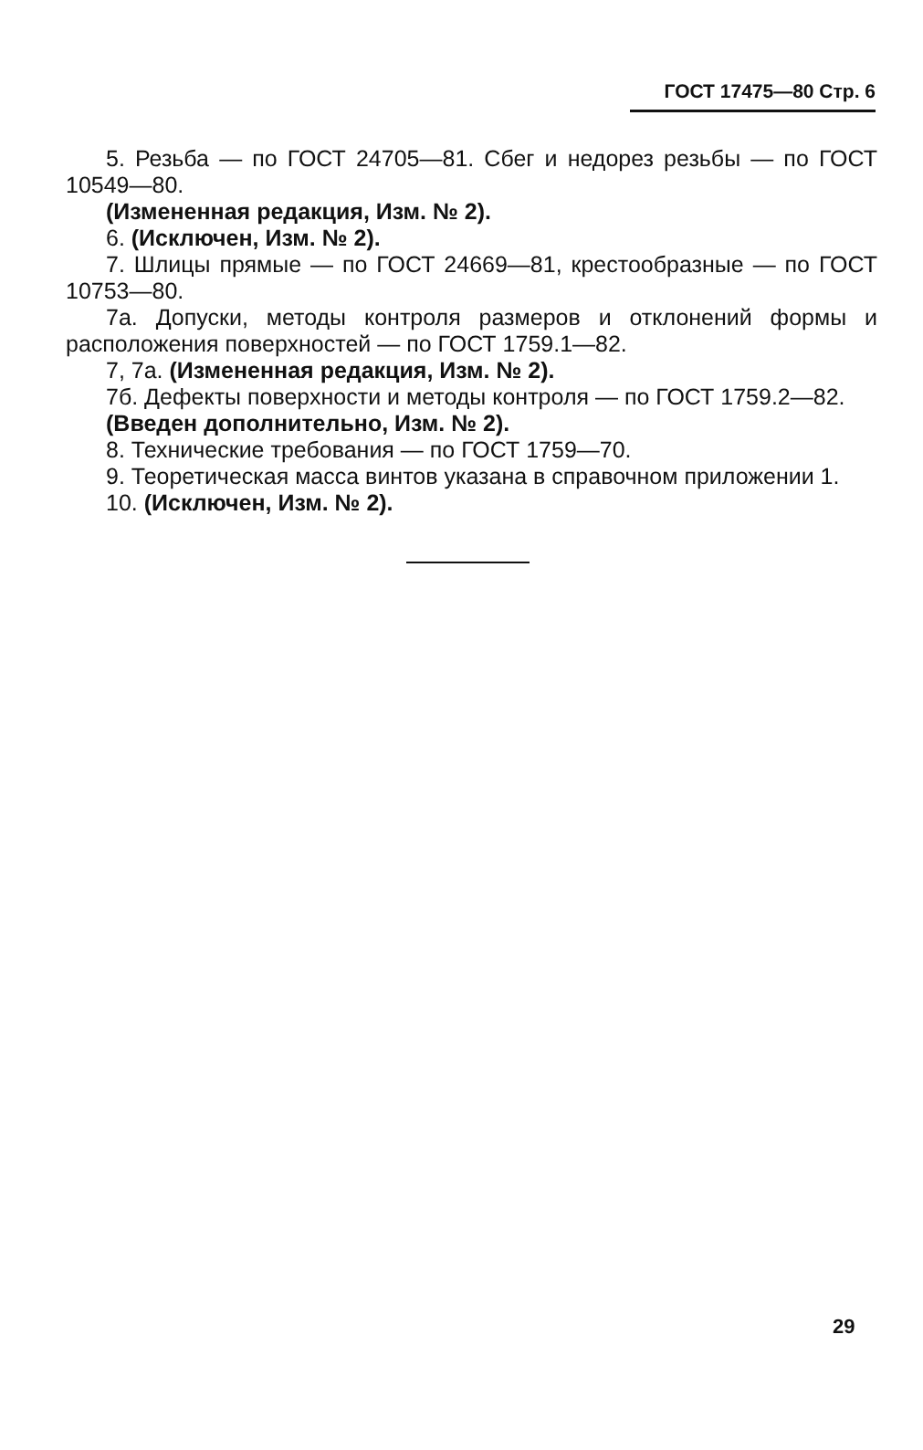ГОСТ 17475—80 Стр. 6
5. Резьба — по ГОСТ 24705—81. Сбег и недорез резьбы — по ГОСТ 10549—80.
(Измененная редакция, Изм. № 2).
6. (Исключен, Изм. № 2).
7. Шлицы прямые — по ГОСТ 24669—81, крестообразные — по ГОСТ 10753—80.
7а. Допуски, методы контроля размеров и отклонений формы и расположения поверхностей — по ГОСТ 1759.1—82.
7, 7а. (Измененная редакция, Изм. № 2).
7б. Дефекты поверхности и методы контроля — по ГОСТ 1759.2—82.
(Введен дополнительно, Изм. № 2).
8. Технические требования — по ГОСТ 1759—70.
9. Теоретическая масса винтов указана в справочном приложении 1.
10. (Исключен, Изм. № 2).
29